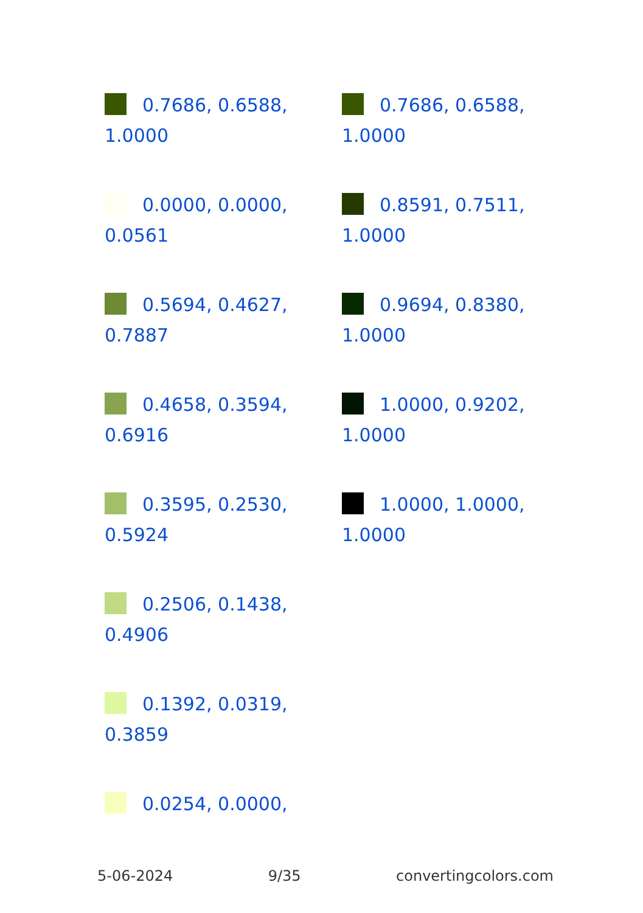0.7686, 0.6588,
1.0000
0.0000, 0.0000,
0.0561
0.5694, 0.4627,
0.7887
0.4658, 0.3594,
0.6916
0.3595, 0.2530,
0.5924
0.2506, 0.1438,
0.4906
0.1392, 0.0319,
0.3859
0.0254, 0.0000,
0.7686, 0.6588,
1.0000
0.8591, 0.7511,
1.0000
0.9694, 0.8380,
1.0000
1.0000, 0.9202,
1.0000
1.0000, 1.0000,
1.0000
5-06-2024 9/35 convertingcolors.com